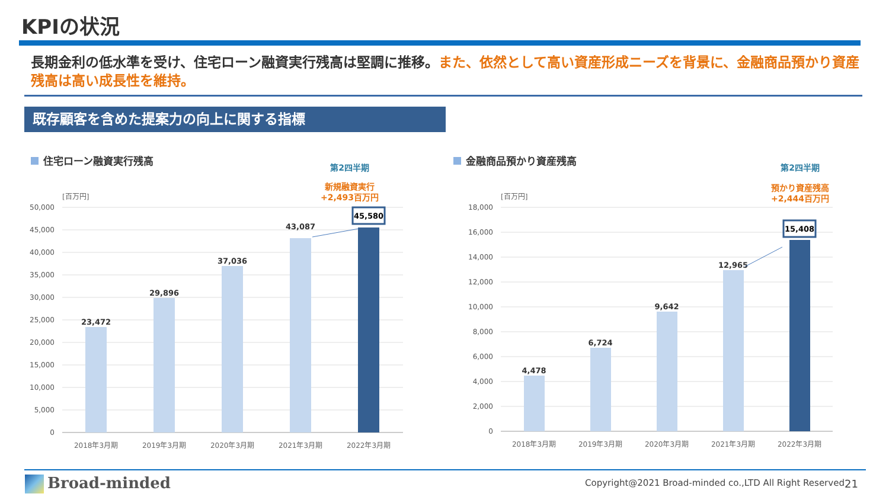KPIの状況
長期金利の低水準を受け、住宅ローン融資実行残高は堅調に推移。また、依然として高い資産形成ニーズを背景に、金融商品預かり資産残高は高い成長性を維持。
既存顧客を含めた提案力の向上に関する指標
住宅ローン融資実行残高
第2四半期
新規融資実行
+2,493百万円
[百万円]
50,000
45,000
40,000
35,000
30,000
25,000
20,000
15,000
10,000
5,000
0
23,472
29,896
37,036
43,087
45,580
2018年3月期
2019年3月期
2020年3月期
2021年3月期
2022年3月期
金融商品預かり資産残高
第2四半期
預かり資産残高
+2,444百万円
[百万円]
18,000
16,000
14,000
12,000
10,000
8,000
6,000
4,000
2,000
0
4,478
6,724
9,642
12,965
15,408
2018年3月期
2019年3月期
2020年3月期
2021年3月期
2022年3月期
Broad-minded
Copyright@2021 Broad-minded co.,LTD All Right Reserved
21